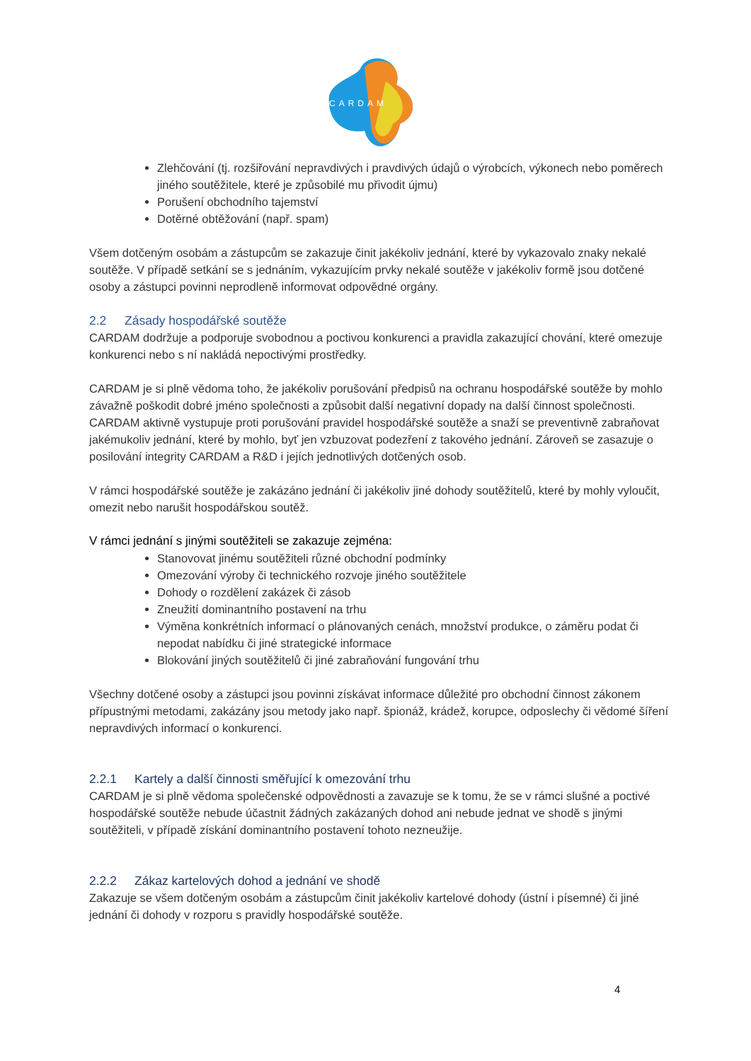CARDAM
Zlehčování (tj. rozšiřování nepravdivých i pravdivých údajů o výrobcích, výkonech nebo poměrech jiného soutěžitele, které je způsobilé mu přivodit újmu)
Porušení obchodního tajemství
Dotěrné obtěžování (např. spam)
Všem dotčeným osobám a zástupcům se zakazuje činit jakékoliv jednání, které by vykazovalo znaky nekalé soutěže. V případě setkání se s jednáním, vykazujícím prvky nekalé soutěže v jakékoliv formě jsou dotčené osoby a zástupci povinni neprodleně informovat odpovědné orgány.
2.2 Zásady hospodářské soutěže
CARDAM dodržuje a podporuje svobodnou a poctivou konkurenci a pravidla zakazující chování, které omezuje konkurenci nebo s ní nakládá nepoctivými prostředky.
CARDAM je si plně vědoma toho, že jakékoliv porušování předpisů na ochranu hospodářské soutěže by mohlo závažně poškodit dobré jméno společnosti a způsobit další negativní dopady na další činnost společnosti. CARDAM aktivně vystupuje proti porušování pravidel hospodářské soutěže a snaží se preventivně zabraňovat jakémukoliv jednání, které by mohlo, byť jen vzbuzovat podezření z takového jednání. Zároveň se zasazuje o posilování integrity CARDAM a R&D i jejích jednotlivých dotčených osob.
V rámci hospodářské soutěže je zakázáno jednání či jakékoliv jiné dohody soutěžitelů, které by mohly vyloučit, omezit nebo narušit hospodářskou soutěž.
V rámci jednání s jinými soutěžiteli se zakazuje zejména:
Stanovovat jinému soutěžiteli různé obchodní podmínky
Omezování výroby či technického rozvoje jiného soutěžitele
Dohody o rozdělení zakázek či zásob
Zneužití dominantního postavení na trhu
Výměna konkrétních informací o plánovaných cenách, množství produkce, o záměru podat či nepodat nabídku či jiné strategické informace
Blokování jiných soutěžitelů či jiné zabraňování fungování trhu
Všechny dotčené osoby a zástupci jsou povinni získávat informace důležité pro obchodní činnost zákonem přípustnými metodami, zakázány jsou metody jako např. špionáž, krádež, korupce, odposlechy či vědomé šíření nepravdivých informací o konkurenci.
2.2.1 Kartely a další činnosti směřující k omezování trhu
CARDAM je si plně vědoma společenské odpovědnosti a zavazuje se k tomu, že se v rámci slušné a poctivé hospodářské soutěže nebude účastnit žádných zakázaných dohod ani nebude jednat ve shodě s jinými soutěžiteli, v případě získání dominantního postavení tohoto nezneužije.
2.2.2 Zákaz kartelových dohod a jednání ve shodě
Zakazuje se všem dotčeným osobám a zástupcům činit jakékoliv kartelové dohody (ústní i písemné) či jiné jednání či dohody v rozporu s pravidly hospodářské soutěže.
4